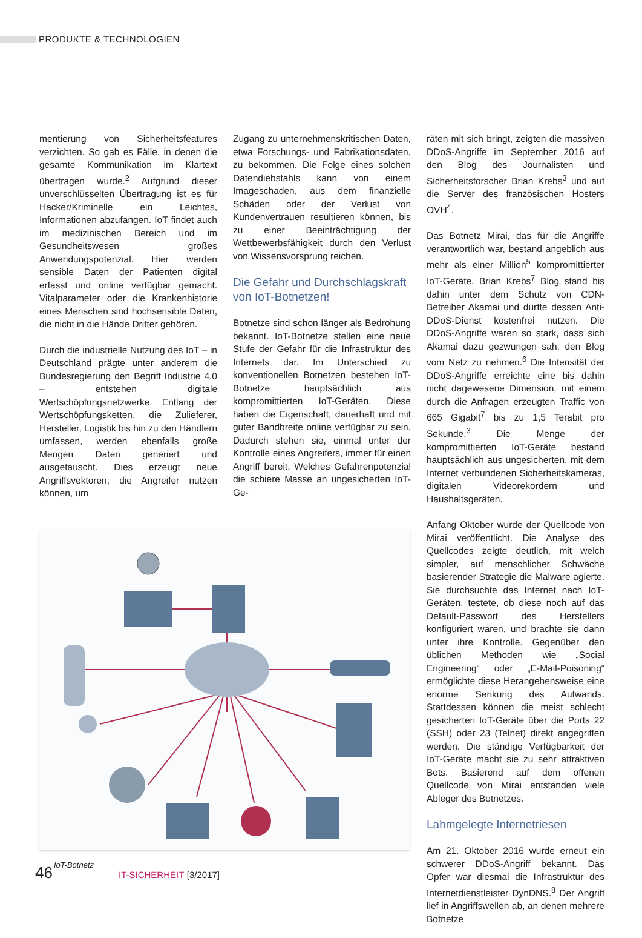PRODUKTE & TECHNOLOGIEN
mentierung von Sicherheitsfeatures verzichten. So gab es Fälle, in denen die gesamte Kommunikation im Klartext übertragen wurde.<sup>2</sup> Aufgrund dieser unverschlüsselten Übertragung ist es für Hacker/Kriminelle ein Leichtes, Informationen abzufangen. IoT findet auch im medizinischen Bereich und im Gesundheitswesen großes Anwendungspotenzial. Hier werden sensible Daten der Patienten digital erfasst und online verfügbar gemacht. Vitalparameter oder die Krankenhistorie eines Menschen sind hochsensible Daten, die nicht in die Hände Dritter gehören.
Durch die industrielle Nutzung des IoT – in Deutschland prägte unter anderem die Bundesregierung den Begriff Industrie 4.0 – entstehen digitale Wertschöpfungsnetzwerke. Entlang der Wertschöpfungsketten, die Zulieferer, Hersteller, Logistik bis hin zu den Händlern umfassen, werden ebenfalls große Mengen Daten generiert und ausgetauscht. Dies erzeugt neue Angriffsvektoren, die Angreifer nutzen können, um
IoT-Botnetz
Zugang zu unternehmenskritischen Daten, etwa Forschungs- und Fabrikationsdaten, zu bekommen. Die Folge eines solchen Datendiebstahls kann von einem Imageschaden, aus dem finanzielle Schäden oder der Verlust von Kundenvertrauen resultieren können, bis zu einer Beeinträchtigung der Wettbewerbsfähigkeit durch den Verlust von Wissensvorsprung reichen.
Die Gefahr und Durchschlagskraft von IoT-Botnetzen!
Botnetze sind schon länger als Bedrohung bekannt. IoT-Botnetze stellen eine neue Stufe der Gefahr für die Infrastruktur des Internets dar. Im Unterschied zu konventionellen Botnetzen bestehen IoT-Botnetze hauptsächlich aus kompromittierten IoT-Geräten. Diese haben die Eigenschaft, dauerhaft und mit guter Bandbreite online verfügbar zu sein. Dadurch stehen sie, einmal unter der Kontrolle eines Angreifers, immer für einen Angriff bereit. Welches Gefahrenpotenzial die schiere Masse an ungesicherten IoT-Ge-
räten mit sich bringt, zeigten die massiven DDoS-Angriffe im September 2016 auf den Blog des Journalisten und Sicherheitsforscher Brian Krebs<sup>3</sup> und auf die Server des französischen Hosters OVH<sup>4</sup>.
Das Botnetz Mirai, das für die Angriffe verantwortlich war, bestand angeblich aus mehr als einer Million<sup>5</sup> kompromittierter IoT-Geräte. Brian Krebs<sup>7</sup> Blog stand bis dahin unter dem Schutz von CDN-Betreiber Akamai und durfte dessen Anti-DDoS-Dienst kostenfrei nutzen. Die DDoS-Angriffe waren so stark, dass sich Akamai dazu gezwungen sah, den Blog vom Netz zu nehmen.<sup>6</sup> Die Intensität der DDoS-Angriffe erreichte eine bis dahin nicht dagewesene Dimension, mit einem durch die Anfragen erzeugten Traffic von 665 Gigabit<sup>7</sup> bis zu 1,5 Terabit pro Sekunde.<sup>3</sup> Die Menge der kompromittierten IoT-Geräte bestand hauptsächlich aus ungesicherten, mit dem Internet verbundenen Sicherheitskameras, digitalen Videorekordern und Haushaltsgeräten.
Anfang Oktober wurde der Quellcode von Mirai veröffentlicht. Die Analyse des Quellcodes zeigte deutlich, mit welch simpler, auf menschlicher Schwäche basierender Strategie die Malware agierte. Sie durchsuchte das Internet nach IoT-Geräten, testete, ob diese noch auf das Default-Passwort des Herstellers konfiguriert waren, und brachte sie dann unter ihre Kontrolle. Gegenüber den üblichen Methoden wie „Social Engineering“ oder „E-Mail-Poisoning“ ermöglichte diese Herangehensweise eine enorme Senkung des Aufwands. Stattdessen können die meist schlecht gesicherten IoT-Geräte über die Ports 22 (SSH) oder 23 (Telnet) direkt angegriffen werden. Die ständige Verfügbarkeit der IoT-Geräte macht sie zu sehr attraktiven Bots. Basierend auf dem offenen Quellcode von Mirai entstanden viele Ableger des Botnetzes.
Lahmgelegte Internetriesen
Am 21. Oktober 2016 wurde erneut ein schwerer DDoS-Angriff bekannt. Das Opfer war diesmal die Infrastruktur des Internetdienstleister DynDNS.<sup>8</sup> Der Angriff lief in Angriffswellen ab, an denen mehrere Botnetze
46 IT-SICHERHEIT [3/2017]